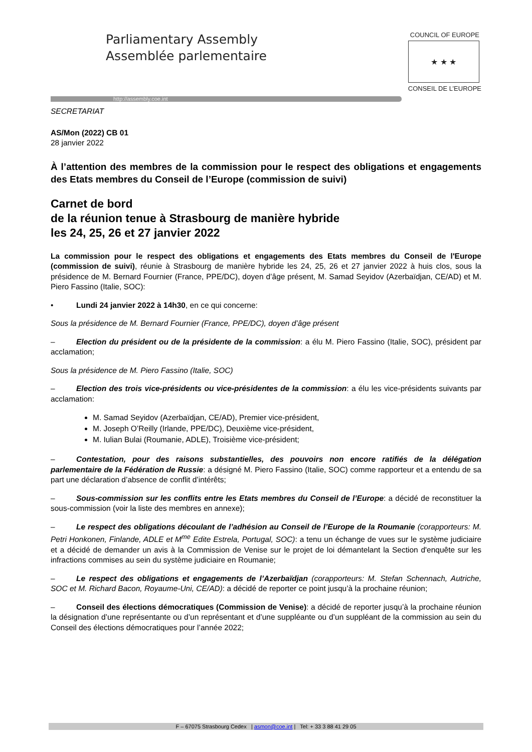Parliamentary Assembly
Assemblée parlementaire
http://assembly.coe.int
COUNCIL OF EUROPE
★ ★ ★
CONSEIL DE L’EUROPE
SECRETARIAT
AS/Mon (2022) CB 01
28 janvier 2022
À l’attention des membres de la commission pour le respect des obligations et engagements des Etats membres du Conseil de l’Europe (commission de suivi)
Carnet de bord
de la réunion tenue à Strasbourg de manière hybride
les 24, 25, 26 et 27 janvier 2022
La commission pour le respect des obligations et engagements des Etats membres du Conseil de l'Europe (commission de suivi), réunie à Strasbourg de manière hybride les 24, 25, 26 et 27 janvier 2022 à huis clos, sous la présidence de M. Bernard Fournier (France, PPE/DC), doyen d’âge présent, M. Samad Seyidov (Azerbaïdjan, CE/AD) et M. Piero Fassino (Italie, SOC):
• Lundi 24 janvier 2022 à 14h30, en ce qui concerne:
Sous la présidence de M. Bernard Fournier (France, PPE/DC), doyen d’âge présent
– Election du président ou de la présidente de la commission: a élu M. Piero Fassino (Italie, SOC), président par acclamation;
Sous la présidence de M. Piero Fassino (Italie, SOC)
– Election des trois vice-présidents ou vice-présidentes de la commission: a élu les vice-présidents suivants par acclamation:
M. Samad Seyidov (Azerbaïdjan, CE/AD), Premier vice-président,
M. Joseph O’Reilly (Irlande, PPE/DC), Deuxième vice-président,
M. Iulian Bulai (Roumanie, ADLE), Troisième vice-président;
– Contestation, pour des raisons substantielles, des pouvoirs non encore ratifiés de la délégation parlementaire de la Fédération de Russie: a désigné M. Piero Fassino (Italie, SOC) comme rapporteur et a entendu de sa part une déclaration d’absence de conflit d’intérêts;
– Sous-commission sur les conflits entre les Etats membres du Conseil de l’Europe: a décidé de reconstituer la sous-commission (voir la liste des membres en annexe);
– Le respect des obligations découlant de l’adhésion au Conseil de l’Europe de la Roumanie (corapporteurs: M. Petri Honkonen, Finlande, ADLE et M<sup>me</sup> Edite Estrela, Portugal, SOC): a tenu un échange de vues sur le système judiciaire et a décidé de demander un avis à la Commission de Venise sur le projet de loi démantelant la Section d'enquête sur les infractions commises au sein du système judiciaire en Roumanie;
– Le respect des obligations et engagements de l’Azerbaïdjan (corapporteurs: M. Stefan Schennach, Autriche, SOC et M. Richard Bacon, Royaume-Uni, CE/AD): a décidé de reporter ce point jusqu’à la prochaine réunion;
– Conseil des élections démocratiques (Commission de Venise): a décidé de reporter jusqu’à la prochaine réunion la désignation d’une représentante ou d’un représentant et d’une suppléante ou d’un suppléant de la commission au sein du Conseil des élections démocratiques pour l’année 2022;
F – 67075 Strasbourg Cedex | asmon@coe.int | Tel: + 33 3 88 41 29 05